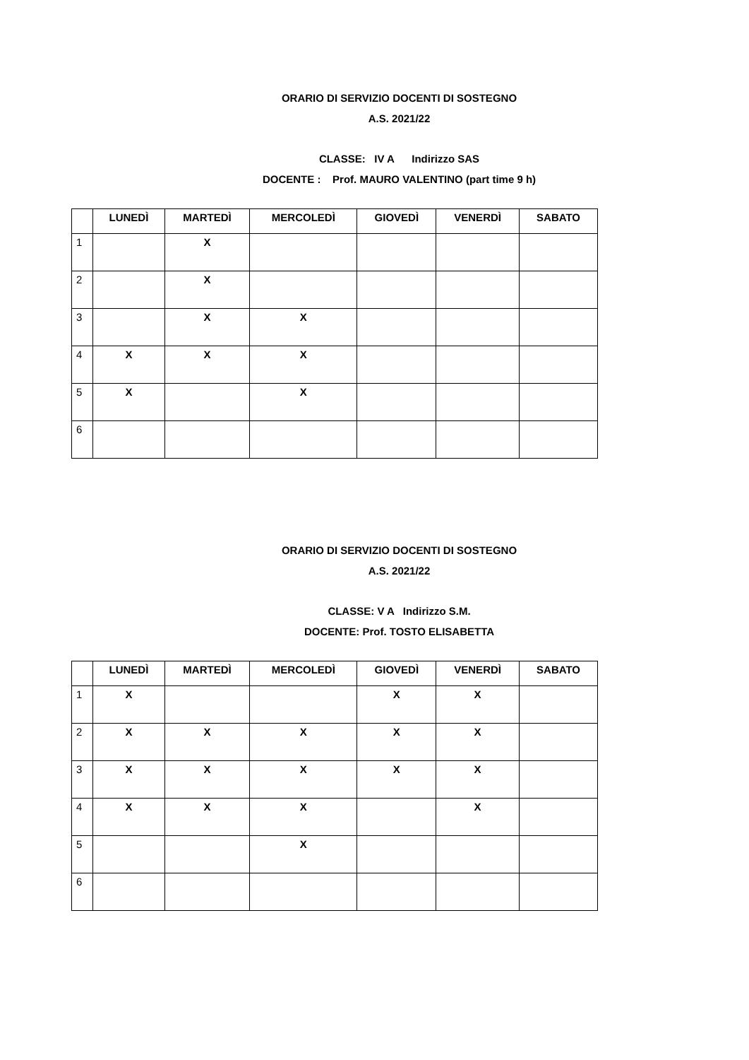ORARIO DI SERVIZIO DOCENTI DI SOSTEGNO
A.S. 2021/22
CLASSE: IV A Indirizzo SAS
DOCENTE : Prof. MAURO VALENTINO (part time 9 h)
| | LUNEDÌ | MARTEDÌ | MERCOLEDÌ | GIOVEDÌ | VENERDÌ | SABATO |
| --- | --- | --- | --- | --- | --- | --- |
| 1 | | X | | | | |
| 2 | | X | | | | |
| 3 | | X | X | | | |
| 4 | X | X | X | | | |
| 5 | X | | X | | | |
| 6 | | | | | | |
ORARIO DI SERVIZIO DOCENTI DI SOSTEGNO
A.S. 2021/22
CLASSE: V A Indirizzo S.M.
DOCENTE: Prof. TOSTO ELISABETTA
| | LUNEDÌ | MARTEDÌ | MERCOLEDÌ | GIOVEDÌ | VENERDÌ | SABATO |
| --- | --- | --- | --- | --- | --- | --- |
| 1 | X | | | X | X | |
| 2 | X | X | X | X | X | |
| 3 | X | X | X | X | X | |
| 4 | X | X | X | | X | |
| 5 | | | X | | | |
| 6 | | | | | | |